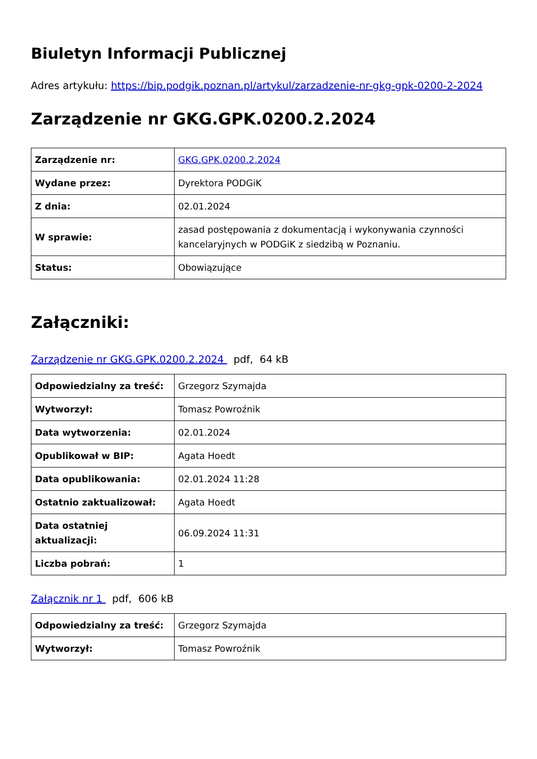Biuletyn Informacji Publicznej
Adres artykułu: https://bip.podgik.poznan.pl/artykul/zarzadzenie-nr-gkg-gpk-0200-2-2024
Zarządzenie nr GKG.GPK.0200.2.2024
| Zarządzenie nr: | GKG.GPK.0200.2.2024 |
| Wydane przez: | Dyrektora PODGiK |
| Z dnia: | 02.01.2024 |
| W sprawie: | zasad postępowania z dokumentacją i wykonywania czynności kancelaryjnych w PODGiK z siedzibą w Poznaniu. |
| Status: | Obowiązujące |
Załączniki:
Zarządzenie nr GKG.GPK.0200.2.2024 pdf, 64 kB
| Odpowiedzialny za treść: | Grzegorz Szymajda |
| Wytworzył: | Tomasz Powroźnik |
| Data wytworzenia: | 02.01.2024 |
| Opublikował w BIP: | Agata Hoedt |
| Data opublikowania: | 02.01.2024 11:28 |
| Ostatnio zaktualizował: | Agata Hoedt |
| Data ostatniej aktualizacji: | 06.09.2024 11:31 |
| Liczba pobrań: | 1 |
Załącznik nr 1 pdf, 606 kB
| Odpowiedzialny za treść: | Grzegorz Szymajda |
| Wytworzył: | Tomasz Powroźnik |